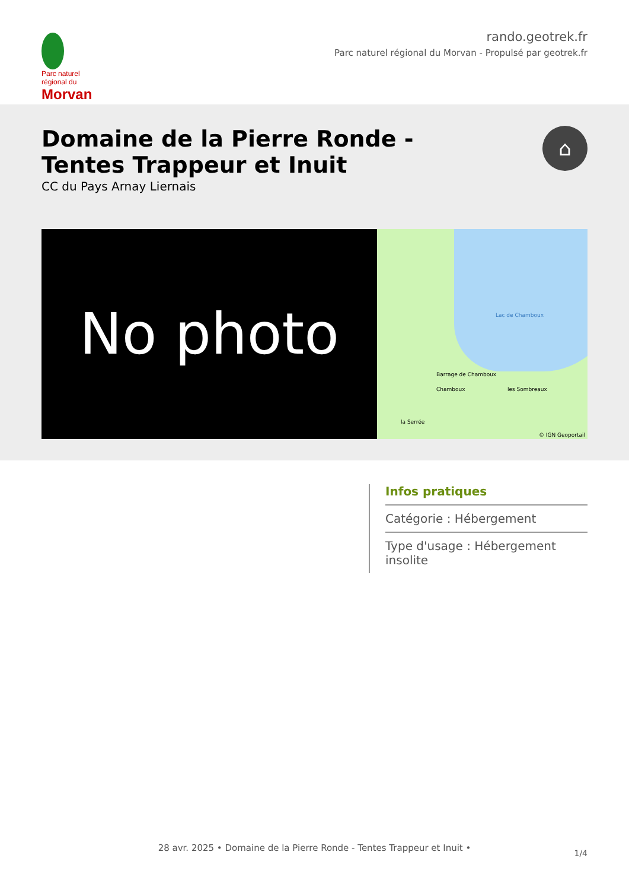Parc naturel régional du Morvan
rando.geotrek.fr
Parc naturel régional du Morvan - Propulsé par geotrek.fr
Domaine de la Pierre Ronde -
Tentes Trappeur et Inuit
CC du Pays Arnay Liernais
⌂
No photo
Lac de Chamboux
Barrage de Chamboux
Chamboux les Sombreaux
la Serrée
© IGN Geoportail
Infos pratiques
Catégorie : Hébergement
Type d'usage : Hébergement insolite
28 avr. 2025 • Domaine de la Pierre Ronde - Tentes Trappeur et Inuit •
1/4